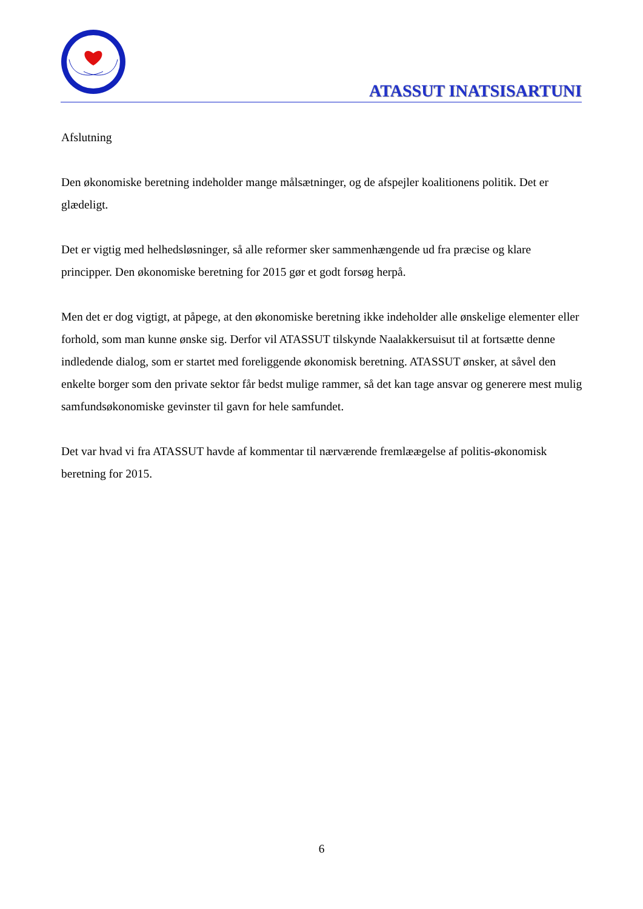ATASSUT INATSISARTUNI
Afslutning
Den økonomiske beretning indeholder mange målsætninger, og de afspejler koalitionens politik. Det er glædeligt.
Det er vigtig med helhedsløsninger, så alle reformer sker sammenhængende ud fra præcise og klare principper. Den økonomiske beretning for 2015 gør et godt forsøg herpå.
Men det er dog vigtigt, at påpege, at den økonomiske beretning ikke indeholder alle ønskelige elementer eller forhold, som man kunne ønske sig. Derfor vil ATASSUT tilskynde Naalakkersuisut til at fortsætte denne indledende dialog, som er startet med foreliggende økonomisk beretning. ATASSUT ønsker, at såvel den enkelte borger som den private sektor får bedst mulige rammer, så det kan tage ansvar og generere mest mulig samfundsøkonomiske gevinster til gavn for hele samfundet.
Det var hvad vi fra ATASSUT havde af kommentar til nærværende fremlææ​gelse af politis-økonomisk beretning for 2015.
6